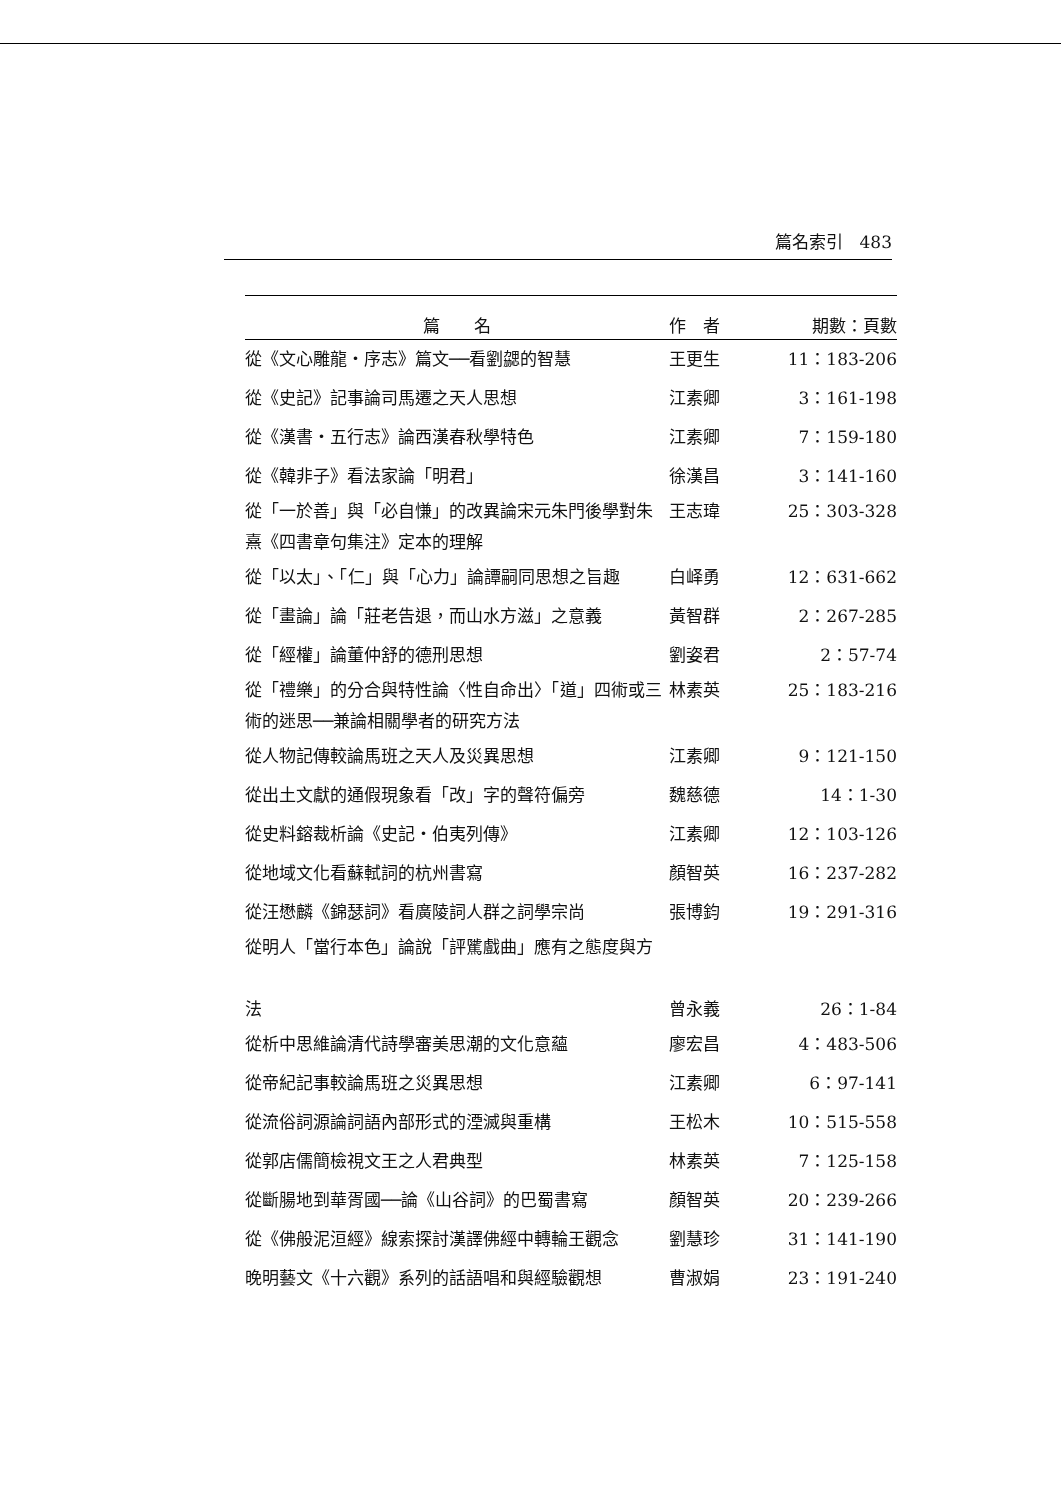篇名索引 483
| 篇 名 | 作 者 | 期數：頁數 |
| --- | --- | --- |
| 從《文心雕龍・序志》篇文──看劉勰的智慧 | 王更生 | 11：183-206 |
| 從《史記》記事論司馬遷之天人思想 | 江素卿 | 3：161-198 |
| 從《漢書・五行志》論西漢春秋學特色 | 江素卿 | 7：159-180 |
| 從《韓非子》看法家論「明君」 | 徐漢昌 | 3：141-160 |
| 從「一於善」與「必自慊」的改異論宋元朱門後學對朱熹《四書章句集注》定本的理解 | 王志瑋 | 25：303-328 |
| 從「以太」、「仁」與「心力」論譚嗣同思想之旨趣 | 白峄勇 | 12：631-662 |
| 從「畫論」論「莊老告退，而山水方滋」之意義 | 黃智群 | 2：267-285 |
| 從「經權」論董仲舒的德刑思想 | 劉姿君 | 2：57-74 |
| 從「禮樂」的分合與特性論〈性自命出〉「道」四術或三術的迷思──兼論相關學者的研究方法 | 林素英 | 25：183-216 |
| 從人物記傳較論馬班之天人及災異思想 | 江素卿 | 9：121-150 |
| 從出土文獻的通假現象看「改」字的聲符偏旁 | 魏慈德 | 14：1-30 |
| 從史料鎔裁析論《史記・伯夷列傳》 | 江素卿 | 12：103-126 |
| 從地域文化看蘇軾詞的杭州書寫 | 顏智英 | 16：237-282 |
| 從汪懋麟《錦瑟詞》看廣陵詞人群之詞學宗尚 | 張博鈞 | 19：291-316 |
| 從明人「當行本色」論說「評騭戲曲」應有之態度與方 法 | 曾永義 | 26：1-84 |
| 從析中思維論清代詩學審美思潮的文化意蘊 | 廖宏昌 | 4：483-506 |
| 從帝紀記事較論馬班之災異思想 | 江素卿 | 6：97-141 |
| 從流俗詞源論詞語內部形式的湮滅與重構 | 王松木 | 10：515-558 |
| 從郭店儒簡檢視文王之人君典型 | 林素英 | 7：125-158 |
| 從斷腸地到華胥國──論《山谷詞》的巴蜀書寫 | 顏智英 | 20：239-266 |
| 從《佛般泥洹經》線索探討漢譯佛經中轉輪王觀念 | 劉慧珍 | 31：141-190 |
| 晚明藝文《十六觀》系列的話語唱和與經驗觀想 | 曹淑娟 | 23：191-240 |